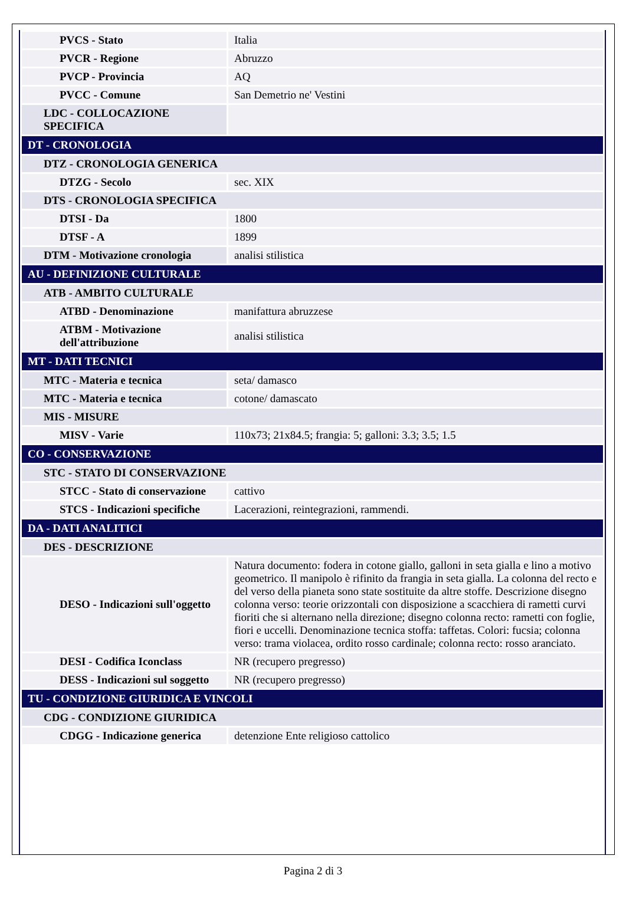| PVCS - Stato | Italia |
| PVCR - Regione | Abruzzo |
| PVCP - Provincia | AQ |
| PVCC - Comune | San Demetrio ne' Vestini |
| LDC - COLLOCAZIONE SPECIFICA | |
| DT - CRONOLOGIA | |
| DTZ - CRONOLOGIA GENERICA | |
| DTZG - Secolo | sec. XIX |
| DTS - CRONOLOGIA SPECIFICA | |
| DTSI - Da | 1800 |
| DTSF - A | 1899 |
| DTM - Motivazione cronologia | analisi stilistica |
| AU - DEFINIZIONE CULTURALE | |
| ATB - AMBITO CULTURALE | |
| ATBD - Denominazione | manifattura abruzzese |
| ATBM - Motivazione dell'attribuzione | analisi stilistica |
| MT - DATI TECNICI | |
| MTC - Materia e tecnica | seta/ damasco |
| MTC - Materia e tecnica | cotone/ damascato |
| MIS - MISURE | |
| MISV - Varie | 110x73; 21x84.5; frangia: 5; galloni: 3.3; 3.5; 1.5 |
| CO - CONSERVAZIONE | |
| STC - STATO DI CONSERVAZIONE | |
| STCC - Stato di conservazione | cattivo |
| STCS - Indicazioni specifiche | Lacerazioni, reintegrazioni, rammendi. |
| DA - DATI ANALITICI | |
| DES - DESCRIZIONE | |
| DESO - Indicazioni sull'oggetto | Natura documento: fodera in cotone giallo, galloni in seta gialla e lino a motivo geometrico. Il manipolo è rifinito da frangia in seta gialla. La colonna del recto e del verso della pianeta sono state sostituite da altre stoffe. Descrizione disegno colonna verso: teorie orizzontali con disposizione a scacchiera di rametti curvi fioriti che si alternano nella direzione; disegno colonna recto: rametti con foglie, fiori e uccelli. Denominazione tecnica stoffa: taffetas. Colori: fucsia; colonna verso: trama violacea, ordito rosso cardinale; colonna recto: rosso aranciato. |
| DESI - Codifica Iconclass | NR (recupero pregresso) |
| DESS - Indicazioni sul soggetto | NR (recupero pregresso) |
| TU - CONDIZIONE GIURIDICA E VINCOLI | |
| CDG - CONDIZIONE GIURIDICA | |
| CDGG - Indicazione generica | detenzione Ente religioso cattolico |
Pagina 2 di 3